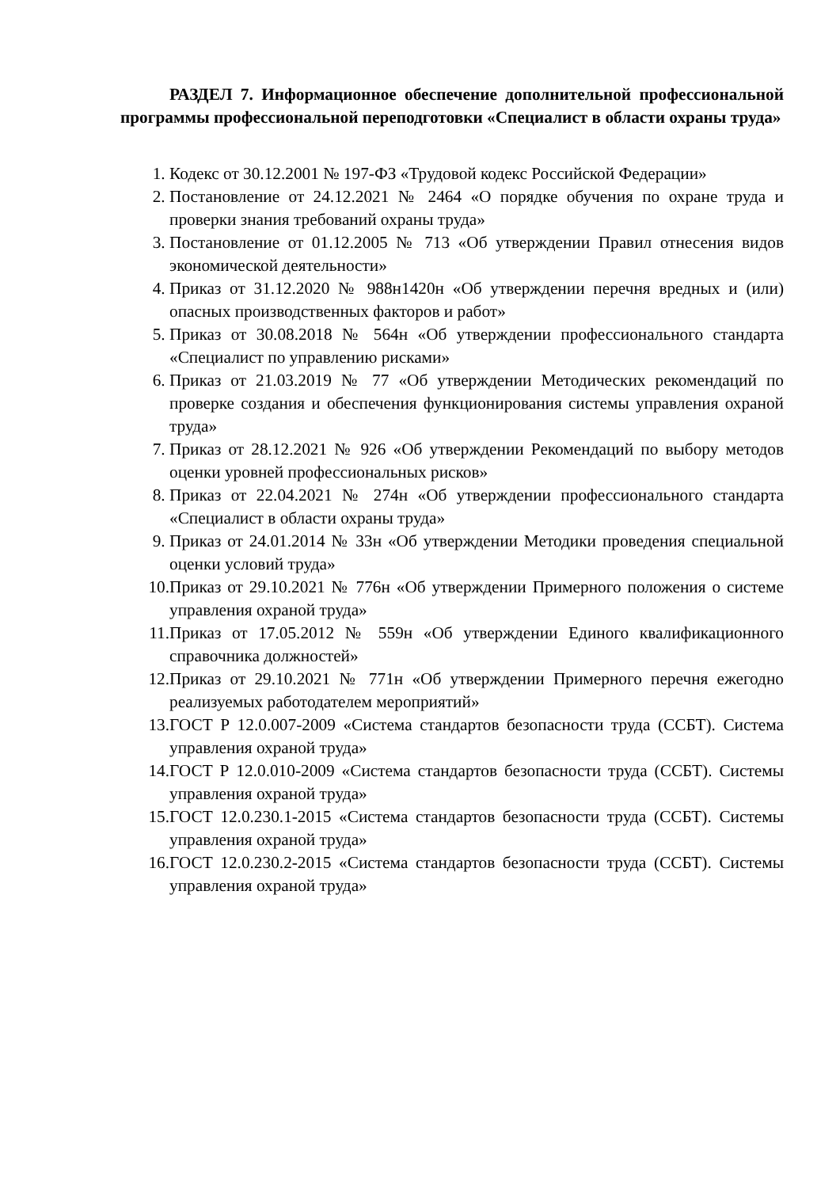РАЗДЕЛ 7. Информационное обеспечение дополнительной профессиональной программы профессиональной переподготовки «Специалист в области охраны труда»
1. Кодекс от 30.12.2001 № 197-ФЗ «Трудовой кодекс Российской Федерации»
2. Постановление от 24.12.2021 № 2464 «О порядке обучения по охране труда и проверки знания требований охраны труда»
3. Постановление от 01.12.2005 № 713 «Об утверждении Правил отнесения видов экономической деятельности»
4. Приказ от 31.12.2020 № 988н1420н «Об утверждении перечня вредных и (или) опасных производственных факторов и работ»
5. Приказ от 30.08.2018 № 564н «Об утверждении профессионального стандарта «Специалист по управлению рисками»
6. Приказ от 21.03.2019 № 77 «Об утверждении Методических рекомендаций по проверке создания и обеспечения функционирования системы управления охраной труда»
7. Приказ от 28.12.2021 № 926 «Об утверждении Рекомендаций по выбору методов оценки уровней профессиональных рисков»
8. Приказ от 22.04.2021 № 274н «Об утверждении профессионального стандарта «Специалист в области охраны труда»
9. Приказ от 24.01.2014 № 33н «Об утверждении Методики проведения специальной оценки условий труда»
10.
Приказ от 29.10.2021 № 776н «Об утверждении Примерного положения о системе управления охраной труда»
11.
Приказ от 17.05.2012 № 559н «Об утверждении Единого квалификационного справочника должностей»
12.
Приказ от 29.10.2021 № 771н «Об утверждении Примерного перечня ежегодно реализуемых работодателем мероприятий»
13.
ГОСТ Р 12.0.007-2009 «Система стандартов безопасности труда (ССБТ). Система управления охраной труда»
14.
ГОСТ Р 12.0.010-2009 «Система стандартов безопасности труда (ССБТ). Системы управления охраной труда»
15.
ГОСТ 12.0.230.1-2015 «Система стандартов безопасности труда (ССБТ). Системы управления охраной труда»
16.
ГОСТ 12.0.230.2-2015 «Система стандартов безопасности труда (ССБТ). Системы управления охраной труда»